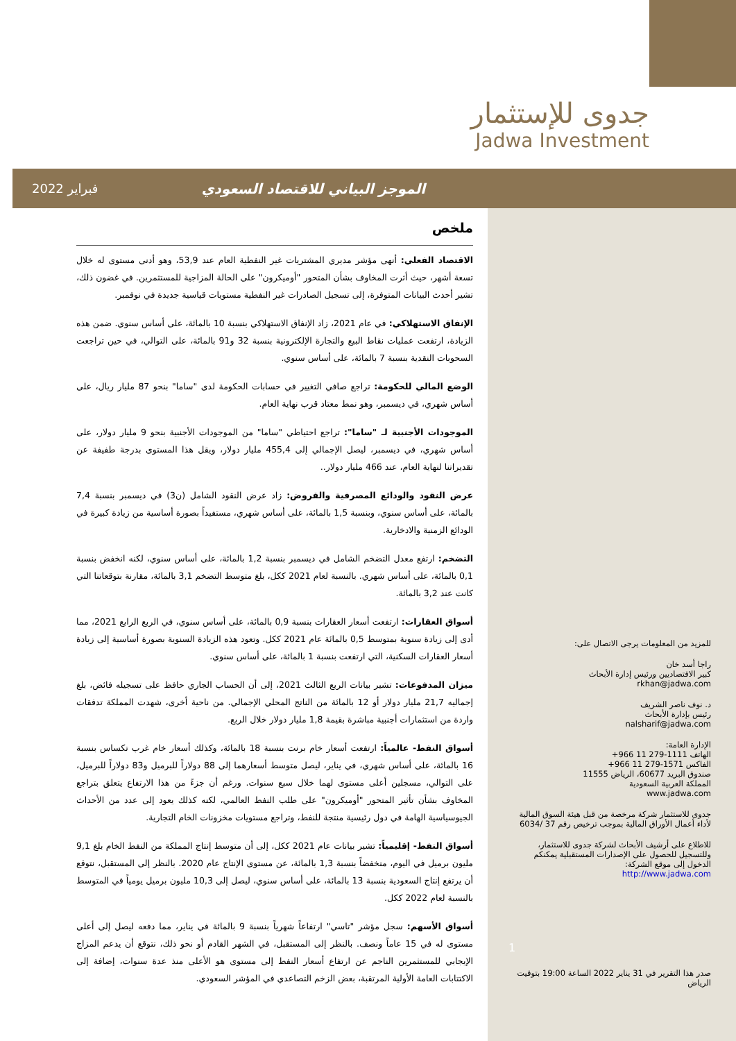جدوى للإستثمار
Jadwa Investment
الموجز البياني للاقتصاد السعودي فبراير 2022
ملخص
الاقتصاد الفعلي: أنهى مؤشر مديري المشتريات غير النفطية العام عند 53,9، وهو أدنى مستوى له خلال تسعة أشهر، حيث أثرت المخاوف بشأن المتحور "أوميكرون" على الحالة المزاجية للمستثمرين. في غضون ذلك، تشير أحدث البيانات المتوفرة، إلى تسجيل الصادرات غير النفطية مستويات قياسية جديدة في نوفمبر.
الإنفاق الاستهلاكي: في عام 2021، زاد الإنفاق الاستهلاكي بنسبة 10 بالمائة، على أساس سنوي. ضمن هذه الزيادة، ارتفعت عمليات نقاط البيع والتجارة الإلكترونية بنسبة 32 و91 بالمائة، على التوالي، في حين تراجعت السحوبات النقدية بنسبة 7 بالمائة، على أساس سنوي.
الوضع المالي للحكومة: تراجع صافي التغيير في حسابات الحكومة لدى "ساما" بنحو 87 مليار ريال، على أساس شهري، في ديسمبر، وهو نمط معتاد قرب نهاية العام.
الموجودات الأجنبية لـ "ساما": تراجع احتياطي "ساما" من الموجودات الأجنبية بنحو 9 مليار دولار، على أساس شهري، في ديسمبر، ليصل الإجمالي إلى 455,4 مليار دولار، ويقل هذا المستوى بدرجة طفيفة عن تقديراتنا لنهاية العام، عند 466 مليار دولار..
عرض النقود والودائع المصرفية والقروض: زاد عرض النقود الشامل (ن3) في ديسمبر بنسبة 7,4 بالمائة، على أساس سنوي، وبنسبة 1,5 بالمائة، على أساس شهري، مستفيداً بصورة أساسية من زيادة كبيرة في الودائع الزمنية والادخارية.
التضخم: ارتفع معدل التضخم الشامل في ديسمبر بنسبة 1,2 بالمائة، على أساس سنوي، لكنه انخفض بنسبة 0,1 بالمائة، على أساس شهري. بالنسبة لعام 2021 ككل، بلغ متوسط التضخم 3,1 بالمائة، مقارنة بتوقعاتنا التي كانت عند 3,2 بالمائة.
أسواق العقارات: ارتفعت أسعار العقارات بنسبة 0,9 بالمائة، على أساس سنوي، في الربع الرابع 2021، مما أدى إلى زيادة سنوية بمتوسط 0,5 بالمائة عام 2021 ككل. وتعود هذه الزيادة السنوية بصورة أساسية إلى زيادة أسعار العقارات السكنية، التي ارتفعت بنسبة 1 بالمائة، على أساس سنوي.
ميزان المدفوعات: تشير بيانات الربع الثالث 2021، إلى أن الحساب الجاري حافظ على تسجيله فائض، بلغ إجماليه 21,7 مليار دولار أو 12 بالمائة من الناتج المحلي الإجمالي. من ناحية أخرى، شهدت المملكة تدفقات واردة من استثمارات أجنبية مباشرة بقيمة 1,8 مليار دولار خلال الربع.
أسواق النفط- عالمياً: ارتفعت أسعار خام برنت بنسبة 18 بالمائة، وكذلك أسعار خام غرب تكساس بنسبة 16 بالمائة، على أساس شهري، في يناير، ليصل متوسط أسعارهما إلى 88 دولاراً للبرميل و83 دولاراً للبرميل، على التوالي، مسجلين أعلى مستوى لهما خلال سبع سنوات. ورغم أن جزءً من هذا الارتفاع يتعلق بتراجع المخاوف بشأن تأثير المتحور "أوميكرون" على طلب النفط العالمي، لكنه كذلك يعود إلى عدد من الأحداث الجيوسياسية الهامة في دول رئيسية منتجة للنفط، وتراجع مستويات مخزونات الخام التجارية.
أسواق النفط- إقليمياً: تشير بيانات عام 2021 ككل، إلى أن متوسط إنتاج المملكة من النفط الخام بلغ 9,1 مليون برميل في اليوم، منخفضاً بنسبة 1,3 بالمائة، عن مستوى الإنتاج عام 2020. بالنظر إلى المستقبل، نتوقع أن يرتفع إنتاج السعودية بنسبة 13 بالمائة، على أساس سنوي، ليصل إلى 10,3 مليون برميل يومياً في المتوسط بالنسبة لعام 2022 ككل.
أسواق الأسهم: سجل مؤشر "تاسي" ارتفاعاً شهرياً بنسبة 9 بالمائة في يناير، مما دفعه ليصل إلى أعلى مستوى له في 15 عاماً ونصف. بالنظر إلى المستقبل، في الشهر القادم أو نحو ذلك، نتوقع أن يدعم المزاج الإيجابي للمستثمرين الناجم عن ارتفاع أسعار النفط إلى مستوى هو الأعلى منذ عدة سنوات، إضافة إلى الاكتتابات العامة الأولية المرتقبة، بعض الزخم التصاعدي في المؤشر السعودي.
للمزيد من المعلومات يرجى الاتصال على:
راجا أسد خان
كبير الاقتصاديين ورئيس إدارة الأبحاث
rkhan@jadwa.com
د. نوف ناصر الشريف
رئيس بإدارة الأبحاث
nalsharif@jadwa.com
الإدارة العامة:
الهاتف ‎+966 11 279-1111
الفاكس ‎+966 11 279-1571
صندوق البريد 60677، الرياض 11555
المملكة العربية السعودية
www.jadwa.com
جدوى للاستثمار شركة مرخصة من قبل هيئة السوق المالية لأداء أعمال الأوراق المالية بموجب ترخيص رقم 37 /6034
للاطلاع على أرشيف الأبحاث لشركة جدوى للاستثمار، وللتسجيل للحصول على الإصدارات المستقبلية يمكنكم الدخول إلى موقع الشركة:
http://www.jadwa.com
1
صدر هذا التقرير في 31 يناير 2022 الساعة 19:00 بتوقيت الرياض